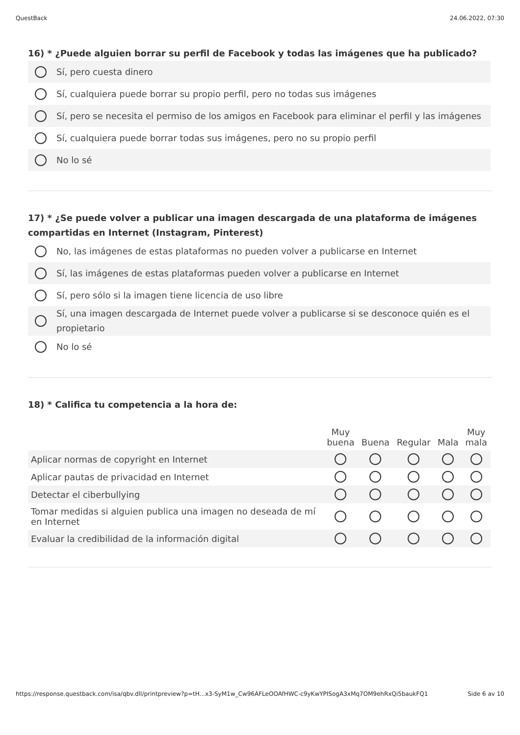QuestBack 24.06.2022, 07:30
16) * ¿Puede alguien borrar su perfil de Facebook y todas las imágenes que ha publicado?
Sí, pero cuesta dinero
Sí, cualquiera puede borrar su propio perfil, pero no todas sus imágenes
Sí, pero se necesita el permiso de los amigos en Facebook para eliminar el perfil y las imágenes
Sí, cualquiera puede borrar todas sus imágenes, pero no su propio perfil
No lo sé
17) * ¿Se puede volver a publicar una imagen descargada de una plataforma de imágenes compartidas en Internet (Instagram, Pinterest)
No, las imágenes de estas plataformas no pueden volver a publicarse en Internet
Sí, las imágenes de estas plataformas pueden volver a publicarse en Internet
Sí, pero sólo si la imagen tiene licencia de uso libre
Sí, una imagen descargada de Internet puede volver a publicarse si se desconoce quién es el propietario
No lo sé
18) * Califica tu competencia a la hora de:
| | Muy buena | Buena | Regular | Mala | Muy mala |
| --- | --- | --- | --- | --- | --- |
| Aplicar normas de copyright en Internet | | | | | |
| Aplicar pautas de privacidad en Internet | | | | | |
| Detectar el ciberbullying | | | | | |
| Tomar medidas si alguien publica una imagen no deseada de mí en Internet | | | | | |
| Evaluar la credibilidad de la información digital | | | | | |
https://response.questback.com/isa/qbv.dll/printpreview?p=tH...x3-SyM1w_Cw96AFLeOOAfHWC-c9yKwYPISogA3xMq7OM9ehRxQi5baukFQ1 Side 6 av 10